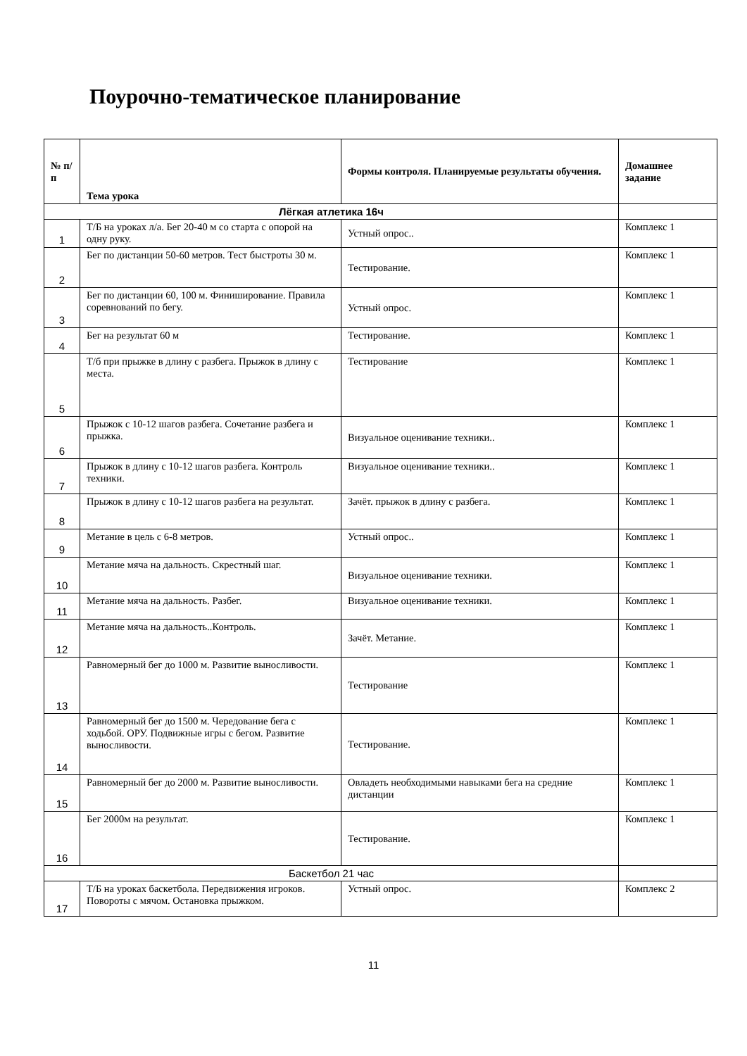Поурочно-тематическое планирование
| № п/п | Тема урока | Формы контроля. Планируемые результаты обучения. | Домашнее задание |
| --- | --- | --- | --- |
| Лёгкая атлетика 16ч | | | |
| 1 | Т/Б на уроках л/а. Бег 20-40 м со старта с опорой на одну руку. | Устный опрос.. | Комплекс 1 |
| 2 | Бег по дистанции 50-60 метров. Тест быстроты 30 м. | Тестирование. | Комплекс 1 |
| 3 | Бег по дистанции 60, 100 м. Финиширование. Правила соревнований по бегу. | Устный опрос. | Комплекс 1 |
| 4 | Бег на результат 60 м | Тестирование. | Комплекс 1 |
| 5 | Т/б при прыжке в длину с разбега. Прыжок в длину с места. | Тестирование | Комплекс 1 |
| 6 | Прыжок с 10-12 шагов разбега. Сочетание разбега и прыжка. | Визуальное оценивание техники.. | Комплекс 1 |
| 7 | Прыжок в длину с 10-12 шагов разбега. Контроль техники. | Визуальное оценивание техники.. | Комплекс 1 |
| 8 | Прыжок в длину с 10-12 шагов разбега на результат. | Зачёт. прыжок в длину с разбега. | Комплекс 1 |
| 9 | Метание в цель с 6-8 метров. | Устный опрос.. | Комплекс 1 |
| 10 | Метание мяча на дальность. Скрестный шаг. | Визуальное оценивание техники. | Комплекс 1 |
| 11 | Метание мяча на дальность. Разбег. | Визуальное оценивание техники. | Комплекс 1 |
| 12 | Метание мяча на дальность..Контроль. | Зачёт. Метание. | Комплекс 1 |
| 13 | Равномерный бег до 1000 м. Развитие выносливости. | Тестирование | Комплекс 1 |
| 14 | Равномерный бег до 1500 м. Чередование бега с ходьбой. ОРУ. Подвижные игры с бегом. Развитие выносливости. | Тестирование. | Комплекс 1 |
| 15 | Равномерный бег до 2000 м. Развитие выносливости. | Овладеть необходимыми навыками бега на средние дистанции | Комплекс 1 |
| 16 | Бег 2000м на результат. | Тестирование. | Комплекс 1 |
| Баскетбол 21 час | | | |
| 17 | Т/Б на уроках баскетбола. Передвижения игроков. Повороты с мячом. Остановка прыжком. | Устный опрос. | Комплекс 2 |
11